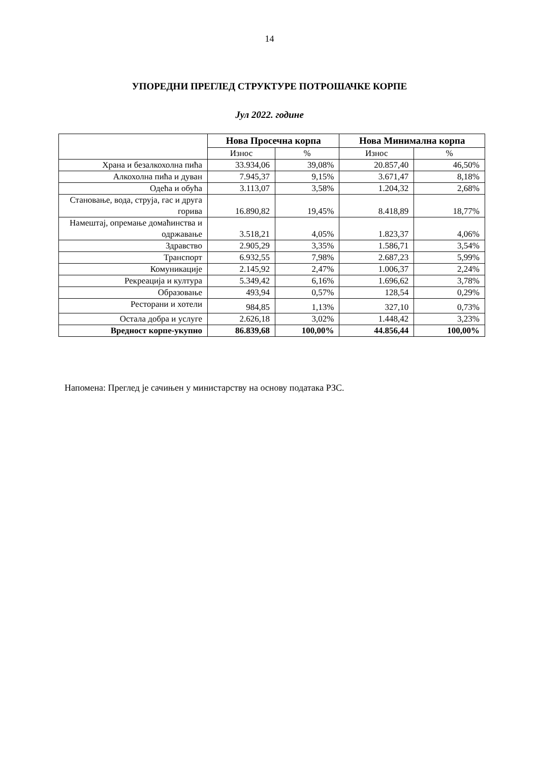14
УПОРЕДНИ ПРЕГЛЕД СТРУКТУРЕ ПОТРОШАЧКЕ КОРПЕ
Јул 2022. године
| | Нова Просечна корпа | | Нова Минимална корпа | |
| --- | --- | --- | --- | --- |
| | Износ | % | Износ | % |
| Храна и безалкохолна пића | 33.934,06 | 39,08% | 20.857,40 | 46,50% |
| Алкохолна пића и дуван | 7.945,37 | 9,15% | 3.671,47 | 8,18% |
| Одећа и обућа | 3.113,07 | 3,58% | 1.204,32 | 2,68% |
| Становање, вода, струја, гас и друга горива | 16.890,82 | 19,45% | 8.418,89 | 18,77% |
| Намештај, опремање домаћинства и одржавање | 3.518,21 | 4,05% | 1.823,37 | 4,06% |
| Здравство | 2.905,29 | 3,35% | 1.586,71 | 3,54% |
| Транспорт | 6.932,55 | 7,98% | 2.687,23 | 5,99% |
| Комуникације | 2.145,92 | 2,47% | 1.006,37 | 2,24% |
| Рекреација и култура | 5.349,42 | 6,16% | 1.696,62 | 3,78% |
| Образовање | 493,94 | 0,57% | 128,54 | 0,29% |
| Ресторани и хотели | 984,85 | 1,13% | 327,10 | 0,73% |
| Остала добра и услуге | 2.626,18 | 3,02% | 1.448,42 | 3,23% |
| Вредност корпе-укупно | 86.839,68 | 100,00% | 44.856,44 | 100,00% |
Напомена: Преглед је сачињен у министарству на основу података РЗС.